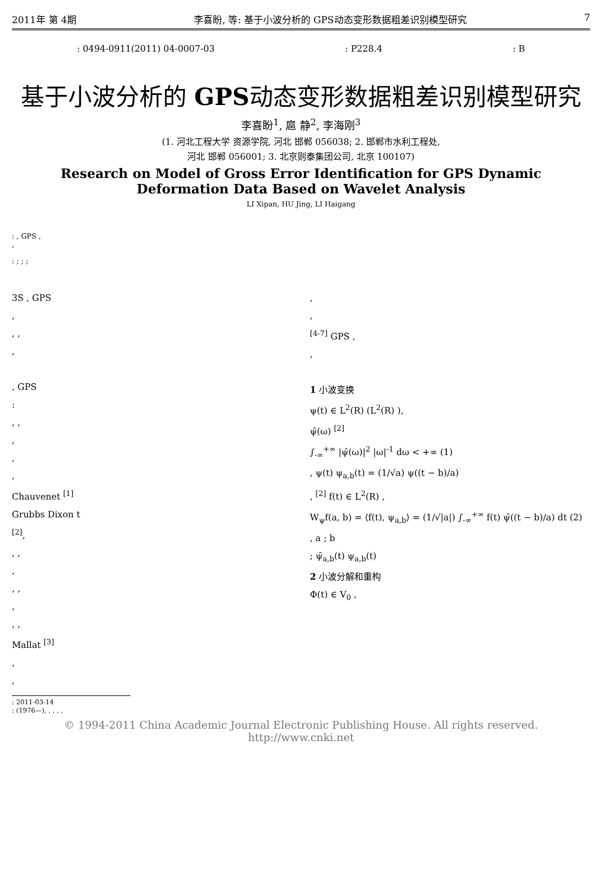2011年 第 4期 李喜盼, 等: 基于小波分析的 GPS动态变形数据粗差识别模型研究 7
: 0494-0911(2011) 04-0007-03: P228.4: B
基于小波分析的 GPS动态变形数据粗差识别模型研究
李喜盼<sup>1</sup>, 扈 静<sup>2</sup>, 李海刚<sup>3</sup>
(1. 河北工程大学 资源学院, 河北 邯郸 056038; 2. 邯郸市水利工程处,
河北 邯郸 056001; 3. 北京则泰集团公司, 北京 100107)
Research on Model of Gross Error Identification for GPS Dynamic
Deformation Data Based on Wavelet Analysis
LI Xipan, HU Jing, LI Haigang
: , GPS ,
,
: ; ; ;
3S , GPS
,
, ,
,
, GPS
:
, ,
,
,
,
Chauvenet <sup>[1]</sup>
Grubbs Dixon t
<sup>[2]</sup>,
, ,
,
, ,
,
, ,
Mallat <sup>[3]</sup>
,
,
: 2011-03-14
: (1976—), , , , ,
,
,
<sup>[4-7]</sup> GPS ,
,
1 小波变换
ψ(t) ∈ L<sup>2</sup>(R) (L<sup>2</sup>(R) ),
ψ̂(ω) <sup>[2]</sup>
∫<sub>-∞</sub><sup>+∞</sup> |ψ̂(ω)|<sup>2</sup> |ω|<sup>-1</sup> dω < +∞ (1)
, ψ(t) ψ<sub>a,b</sub>(t) = (1/√a) ψ((t − b)/a)
, <sup>[2]</sup> f(t) ∈ L<sup>2</sup>(R) ,
W<sub>ψ</sub>f(a, b) = ⟨f(t), ψ<sub>a,b</sub>⟩ = (1/√|a|) ∫<sub>-∞</sub><sup>+∞</sup> f(t) ψ̄((t − b)/a) dt (2)
, a ; b
; ψ̄<sub>a,b</sub>(t) ψ<sub>a,b</sub>(t)
2 小波分解和重构
Φ(t) ∈ V<sub>0</sub> ,
© 1994-2011 China Academic Journal Electronic Publishing House. All rights reserved. http://www.cnki.net